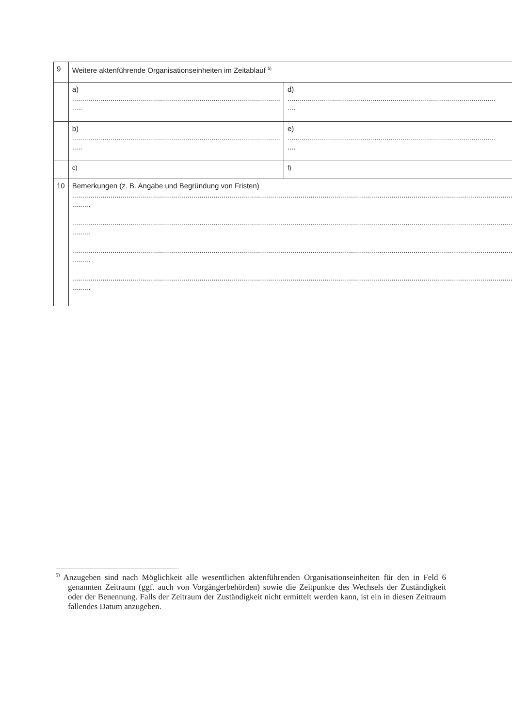| 9 | Weitere aktenführende Organisationseinheiten im Zeitablauf <sup>5)</sup> | |
| | a) ....................................................................................................... ..... | d) ....................................................................................................... .... |
| | b) ....................................................................................................... ..... | e) ....................................................................................................... .... |
| | c) | f) |
| 10 | Bemerkungen (z. B. Angabe und Begründung von Fristen) .......................................................................................................................................................................................................................... ......... .......................................................................................................................................................................................................................... ......... .......................................................................................................................................................................................................................... ......... .......................................................................................................................................................................................................................... ......... | |
<sup>5)</sup> Anzugeben sind nach Möglichkeit alle wesentlichen aktenführenden Organisationseinheiten für den in Feld 6 genannten Zeitraum (ggf. auch von Vorgängerbehörden) sowie die Zeitpunkte des Wechsels der Zuständigkeit oder der Benennung. Falls der Zeitraum der Zuständigkeit nicht ermittelt werden kann, ist ein in diesen Zeitraum fallendes Datum anzugeben.